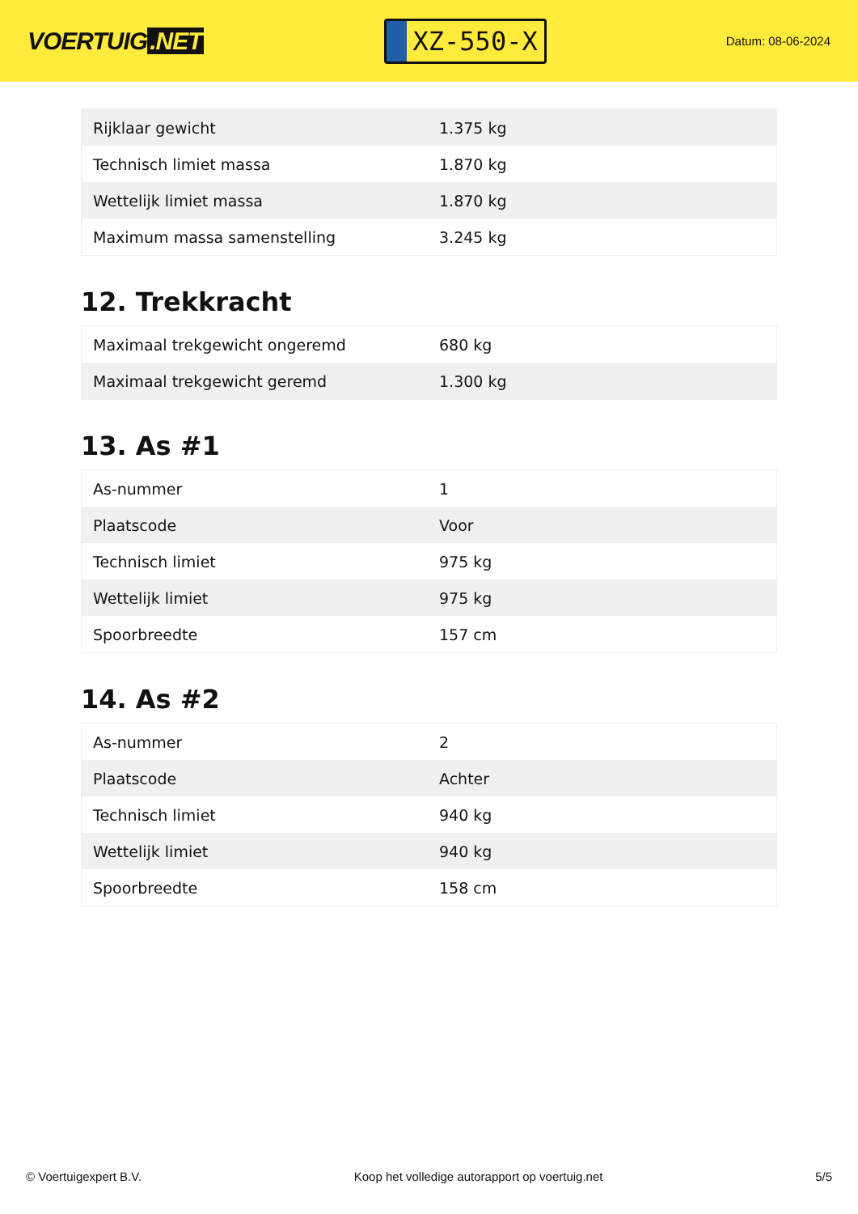VOERTUIG.NET
XZ-550-X
Datum: 08-06-2024
| Rijklaar gewicht | 1.375 kg |
| Technisch limiet massa | 1.870 kg |
| Wettelijk limiet massa | 1.870 kg |
| Maximum massa samenstelling | 3.245 kg |
12. Trekkracht
| Maximaal trekgewicht ongeremd | 680 kg |
| Maximaal trekgewicht geremd | 1.300 kg |
13. As #1
| As-nummer | 1 |
| Plaatscode | Voor |
| Technisch limiet | 975 kg |
| Wettelijk limiet | 975 kg |
| Spoorbreedte | 157 cm |
14. As #2
| As-nummer | 2 |
| Plaatscode | Achter |
| Technisch limiet | 940 kg |
| Wettelijk limiet | 940 kg |
| Spoorbreedte | 158 cm |
© Voertuigexpert B.V. Koop het volledige autorapport op voertuig.net 5/5